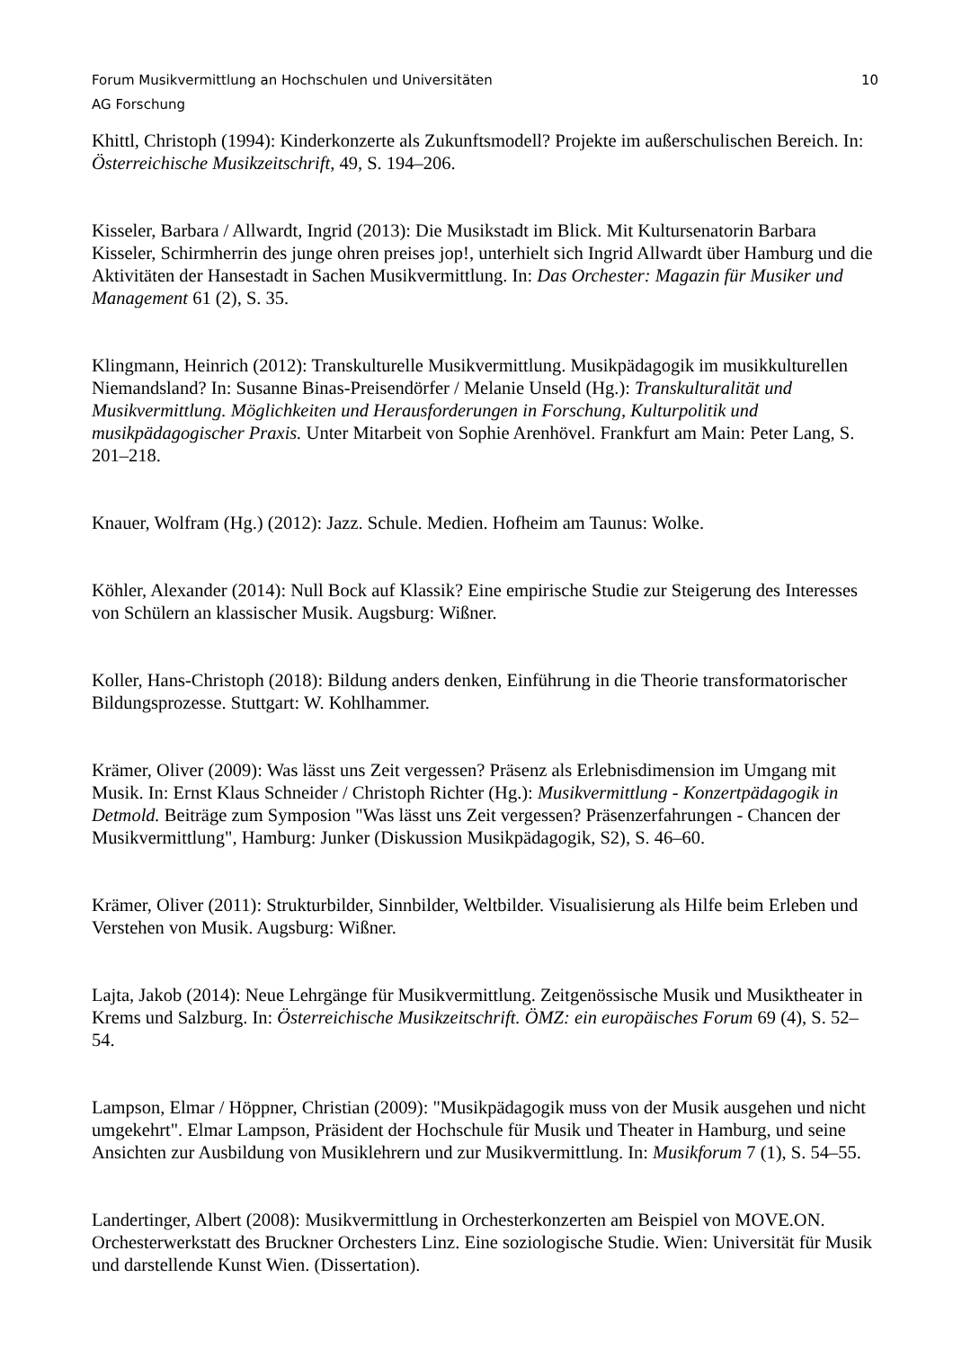Forum Musikvermittlung an Hochschulen und Universitäten 10
AG Forschung
Khittl, Christoph (1994): Kinderkonzerte als Zukunftsmodell? Projekte im außerschulischen Bereich. In: Österreichische Musikzeitschrift, 49, S. 194–206.
Kisseler, Barbara / Allwardt, Ingrid (2013): Die Musikstadt im Blick. Mit Kultursenatorin Barbara Kisseler, Schirmherrin des junge ohren preises jop!, unterhielt sich Ingrid Allwardt über Hamburg und die Aktivitäten der Hansestadt in Sachen Musikvermittlung. In: Das Orchester: Magazin für Musiker und Management 61 (2), S. 35.
Klingmann, Heinrich (2012): Transkulturelle Musikvermittlung. Musikpädagogik im musikkulturellen Niemandsland? In: Susanne Binas-Preisendörfer / Melanie Unseld (Hg.): Transkulturalität und Musikvermittlung. Möglichkeiten und Herausforderungen in Forschung, Kulturpolitik und musikpädagogischer Praxis. Unter Mitarbeit von Sophie Arenhövel. Frankfurt am Main: Peter Lang, S. 201–218.
Knauer, Wolfram (Hg.) (2012): Jazz. Schule. Medien. Hofheim am Taunus: Wolke.
Köhler, Alexander (2014): Null Bock auf Klassik? Eine empirische Studie zur Steigerung des Interesses von Schülern an klassischer Musik. Augsburg: Wißner.
Koller, Hans-Christoph (2018): Bildung anders denken, Einführung in die Theorie transformatorischer Bildungsprozesse. Stuttgart: W. Kohlhammer.
Krämer, Oliver (2009): Was lässt uns Zeit vergessen? Präsenz als Erlebnisdimension im Umgang mit Musik. In: Ernst Klaus Schneider / Christoph Richter (Hg.): Musikvermittlung - Konzertpädagogik in Detmold. Beiträge zum Symposion "Was lässt uns Zeit vergessen? Präsenzerfahrungen - Chancen der Musikvermittlung", Hamburg: Junker (Diskussion Musikpädagogik, S2), S. 46–60.
Krämer, Oliver (2011): Strukturbilder, Sinnbilder, Weltbilder. Visualisierung als Hilfe beim Erleben und Verstehen von Musik. Augsburg: Wißner.
Lajta, Jakob (2014): Neue Lehrgänge für Musikvermittlung. Zeitgenössische Musik und Musiktheater in Krems und Salzburg. In: Österreichische Musikzeitschrift. ÖMZ: ein europäisches Forum 69 (4), S. 52–54.
Lampson, Elmar / Höppner, Christian (2009): "Musikpädagogik muss von der Musik ausgehen und nicht umgekehrt". Elmar Lampson, Präsident der Hochschule für Musik und Theater in Hamburg, und seine Ansichten zur Ausbildung von Musiklehrern und zur Musikvermittlung. In: Musikforum 7 (1), S. 54–55.
Landertinger, Albert (2008): Musikvermittlung in Orchesterkonzerten am Beispiel von MOVE.ON. Orchesterwerkstatt des Bruckner Orchesters Linz. Eine soziologische Studie. Wien: Universität für Musik und darstellende Kunst Wien. (Dissertation).